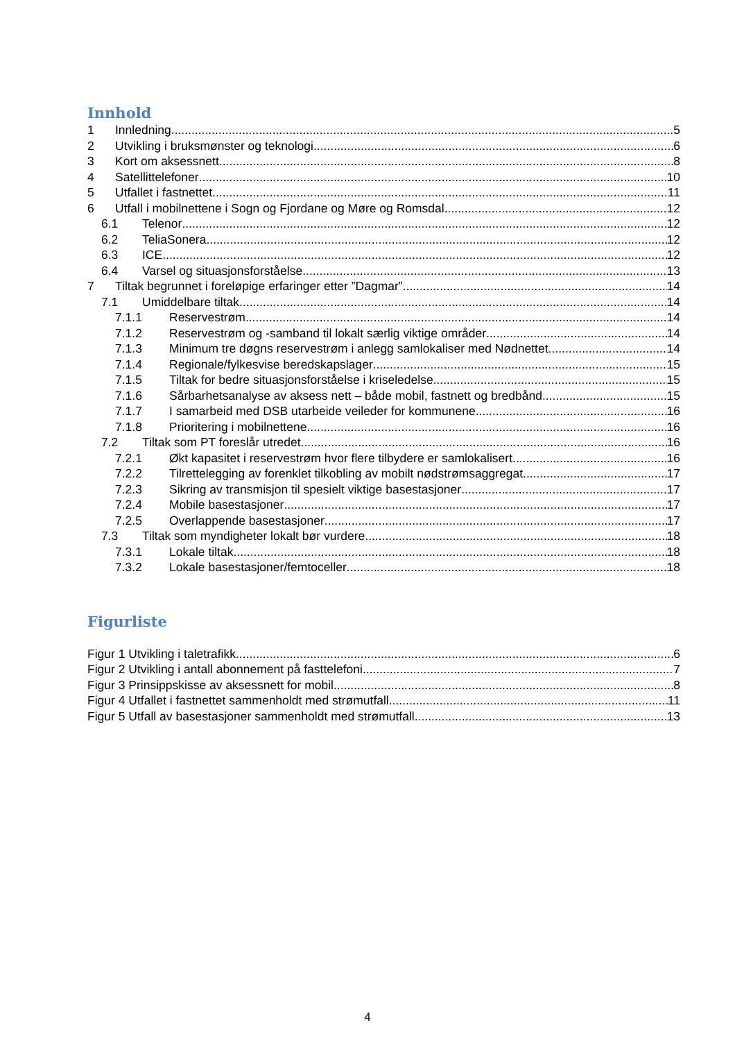Innhold
1 Innledning 5
2 Utvikling i bruksmønster og teknologi 6
3 Kort om aksessnett 8
4 Satellittelefoner 10
5 Utfallet i fastnettet 11
6 Utfall i mobilnettene i Sogn og Fjordane og Møre og Romsdal 12
6.1 Telenor 12
6.2 TeliaSonera 12
6.3 ICE 12
6.4 Varsel og situasjonsforståelse 13
7 Tiltak begrunnet i foreløpige erfaringer etter ”Dagmar” 14
7.1 Umiddelbare tiltak 14
7.1.1 Reservestrøm 14
7.1.2 Reservestrøm og -samband til lokalt særlig viktige områder 14
7.1.3 Minimum tre døgns reservestrøm i anlegg samlokaliser med Nødnettet 14
7.1.4 Regionale/fylkesvise beredskapslager 15
7.1.5 Tiltak for bedre situasjonsforståelse i kriseledelse 15
7.1.6 Sårbarhetsanalyse av aksess nett – både mobil, fastnett og bredbånd 15
7.1.7 I samarbeid med DSB utarbeide veileder for kommunene 16
7.1.8 Prioritering i mobilnettene 16
7.2 Tiltak som PT foreslår utredet 16
7.2.1 Økt kapasitet i reservestrøm hvor flere tilbydere er samlokalisert 16
7.2.2 Tilrettelegging av forenklet tilkobling av mobilt nødstrømsaggregat 17
7.2.3 Sikring av transmisjon til spesielt viktige basestasjoner 17
7.2.4 Mobile basestasjoner 17
7.2.5 Overlappende basestasjoner 17
7.3 Tiltak som myndigheter lokalt bør vurdere 18
7.3.1 Lokale tiltak 18
7.3.2 Lokale basestasjoner/femtoceller 18
Figurliste
Figur 1 Utvikling i taletrafikk 6
Figur 2 Utvikling i antall abonnement på fasttelefoni 7
Figur 3 Prinsippskisse av aksessnett for mobil 8
Figur 4 Utfallet i fastnettet sammenholdt med strømutfall 11
Figur 5 Utfall av basestasjoner sammenholdt med strømutfall 13
4